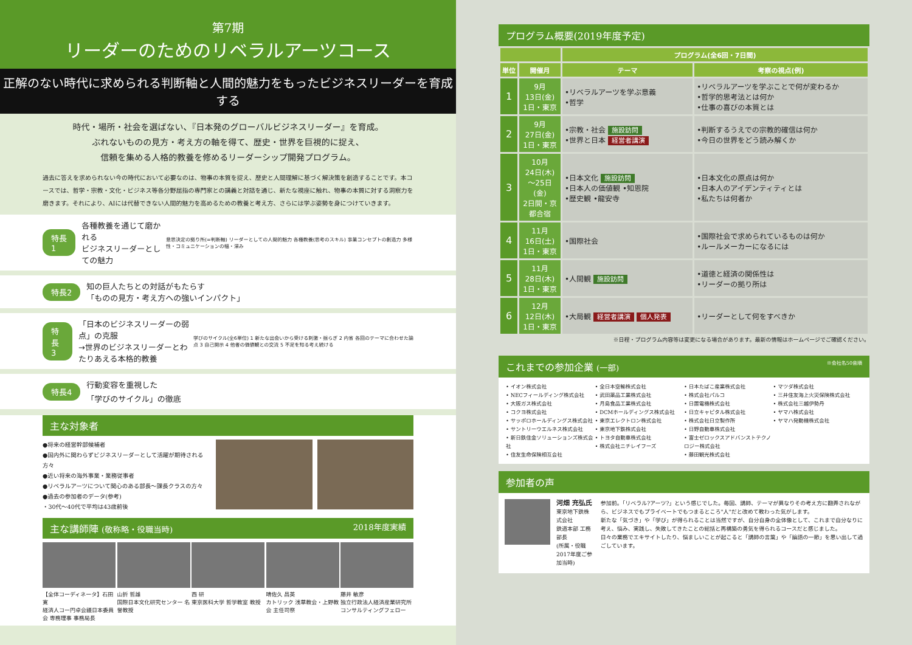第7期
リーダーのためのリベラルアーツコース
正解のない時代に求められる判断軸と人間的魅力をもったビジネスリーダーを育成する
時代・場所・社会を選ばない、『日本発のグローバルビジネスリーダー』を育成。
ぶれないものの見方・考え方の軸を得て、歴史・世界を巨視的に捉え、
信頼を集める人格的教養を修めるリーダーシップ開発プログラム。
過去に答えを求められない今の時代において必要なのは、物事の本質を捉え、歴史と人間理解に基づく解決策を創造することです。本コースでは、哲学・宗教・文化・ビジネス等各分野屈指の専門家との講義と対話を通じ、新たな視座に触れ、物事の本質に対する洞察力を磨きます。それにより、AIには代替できない人間的魅力を高めるための教養と考え方、さらには学ぶ姿勢を身につけていきます。
特長1 各種教養を通じて磨かれる
ビジネスリーダーとしての魅力 意思決定の拠り所(=判断軸) リーダーとしての人間的魅力 各種教養(思考のスキル) 事業コンセプトの創造力 多様性・コミュニケーションの幅・深み
特長2 知の巨人たちとの対話がもたらす
「ものの見方・考え方への強いインパクト」
特長3 「日本のビジネスリーダーの弱点」の克服
→世界のビジネスリーダーとわたりあえる本格的教養 学びのサイクル(全6単位) 1 新たな出会いから受ける刺激・揺らぎ 2 内省 各回のテーマに合わせた論点 3 自己開示 4 他者の価値観との交流 5 不足を知る考え続ける
特長4 行動変容を重視した
「学びのサイクル」の徹底
主な対象者
●将来の経営幹部候補者
●国内外に関わらずビジネスリーダーとして活躍が期待される方々
●近い将来の海外事業・業務従事者
●リベラルアーツについて関心のある部長～課長クラスの方々
●過去の参加者のデータ(参考)
・30代～40代で平均は43歳前後
主な講師陣 (敬称略・役職当時) 2018年度実績
【全体コーディネータ】石田 寛
経済人コー円卓会議日本委員会 専務理事 事務局長
山折 哲雄
国際日本文化研究センター 名誉教授
西 研
東京医科大学 哲学教室 教授
晴佐久 昌英
カトリック 浅草教会・上野教会 主任司祭
藤井 敏彦
独立行政法人経済産業研究所 コンサルティングフェロー
プログラム概要(2019年度予定)
| | | プログラム(全6回・7日間) | |
| --- | --- | --- | --- |
| 単位 | 開催月 | テーマ | 考察の視点(例) |
| 1 | 9月 13日(金) 1日・東京 | •リベラルアーツを学ぶ意義 •哲学 | •リベラルアーツを学ぶことで何が変わるか •哲学的思考法とは何か •仕事の喜びの本質とは |
| 2 | 9月 27日(金) 1日・東京 | •宗教・社会 施設訪問 •世界と日本 経営者講演 | •判断するうえでの宗教的確信は何か •今日の世界をどう読み解くか |
| 3 | 10月 24日(木)～25日(金) 2日間・京都合宿 | •日本文化 施設訪問 •日本人の価値観 •知恩院 •歴史観 •龍安寺 | •日本文化の原点は何か •日本人のアイデンティティとは •私たちは何者か |
| 4 | 11月 16日(土) 1日・東京 | •国際社会 | •国際社会で求められているものは何か •ルールメーカーになるには |
| 5 | 11月 28日(木) 1日・東京 | •人間観 施設訪問 | •道徳と経済の関係性は •リーダーの拠り所は |
| 6 | 12月 12日(木) 1日・東京 | •大局観 経営者講演 個人発表 | •リーダーとして何をすべきか |
※日程・プログラム内容等は変更になる場合があります。最新の情報はホームページでご確認ください。
これまでの参加企業 (一部) ※会社名50音順
• イオン株式会社
• NECフィールディング株式会社
• 大阪ガス株式会社
• コクヨ株式会社
• サッポロホールディングス株式会社
• サントリーウエルネス株式会社
• 新日鉄住金ソリューションズ株式会社
• 住友生命保険相互会社
• 全日本空輸株式会社
• 武田薬品工業株式会社
• 月島食品工業株式会社
• DCMホールディングス株式会社
• 東京エレクトロン株式会社
• 東京地下鉄株式会社
• トヨタ自動車株式会社
• 株式会社ニチレイフーズ
• 日本たばこ産業株式会社
• 株式会社パルコ
• 日置電機株式会社
• 日立キャピタル株式会社
• 株式会社日立製作所
• 日野自動車株式会社
• 富士ゼロックスアドバンストテクノロジー株式会社
• 藤田観光株式会社
• マツダ株式会社
• 三井住友海上火災保険株式会社
• 株式会社三越伊勢丹
• ヤマハ株式会社
• ヤマハ発動機株式会社
参加者の声
河畑 充弘氏
東京地下鉄株式会社
鉄道本部 工務部長
(所属・役職 2017年度ご参加当時)
参加前。「リベラル?アーツ?」という感じでした。毎回、講師、テーマが異なりその考え方に翻弄されながら、ビジネスでもプライベートでもつまるところ"人"だと改めて教わった気がします。
新たな「気づき」や「学び」が得られることは当然ですが、自分自身の全体像として、これまで自分なりに考え、悩み、実践し、失敗してきたことの総括と再構築の勇気を得られるコースだと感じました。
日々の業務でエキサイトしたり、悩ましいことが起こると「講師の言葉」や「論語の一節」を思い出して過ごしています。